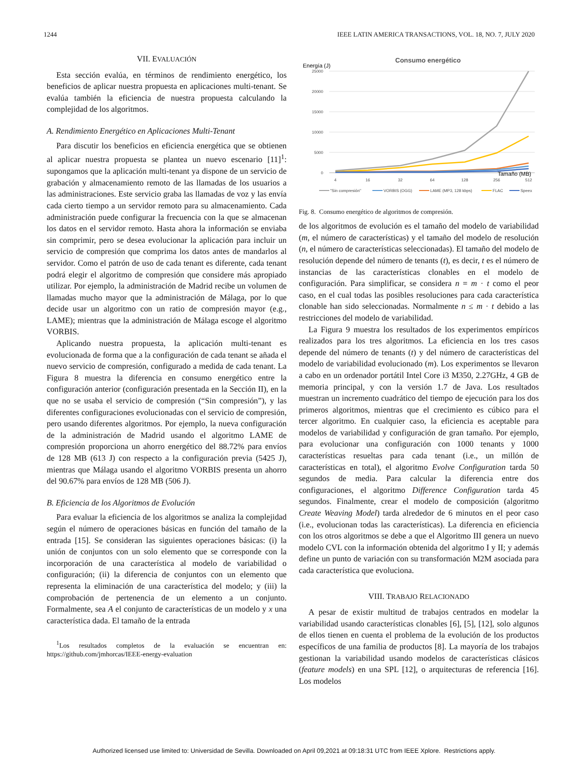1244 IEEE LATIN AMERICA TRANSACTIONS, VOL. 18, NO. 7, JULY 2020
VII. EVALUACIÓN
Esta sección evalúa, en términos de rendimiento energético, los beneficios de aplicar nuestra propuesta en aplicaciones multi-tenant. Se evalúa también la eficiencia de nuestra propuesta calculando la complejidad de los algoritmos.
A. Rendimiento Energético en Aplicaciones Multi-Tenant
Para discutir los beneficios en eficiencia energética que se obtienen al aplicar nuestra propuesta se plantea un nuevo escenario [11]<sup>1</sup>: supongamos que la aplicación multi-tenant ya dispone de un servicio de grabación y almacenamiento remoto de las llamadas de los usuarios a las administraciones. Este servicio graba las llamadas de voz y las envía cada cierto tiempo a un servidor remoto para su almacenamiento. Cada administración puede configurar la frecuencia con la que se almacenan los datos en el servidor remoto. Hasta ahora la información se enviaba sin comprimir, pero se desea evolucionar la aplicación para incluir un servicio de compresión que comprima los datos antes de mandarlos al servidor. Como el patrón de uso de cada tenant es diferente, cada tenant podrá elegir el algoritmo de compresión que considere más apropiado utilizar. Por ejemplo, la administración de Madrid recibe un volumen de llamadas mucho mayor que la administración de Málaga, por lo que decide usar un algoritmo con un ratio de compresión mayor (e.g., LAME); mientras que la administración de Málaga escoge el algoritmo VORBIS.
Aplicando nuestra propuesta, la aplicación multi-tenant es evolucionada de forma que a la configuración de cada tenant se añada el nuevo servicio de compresión, configurado a medida de cada tenant. La Figura 8 muestra la diferencia en consumo energético entre la configuración anterior (configuración presentada en la Sección II), en la que no se usaba el servicio de compresión (“Sin compresión”), y las diferentes configuraciones evolucionadas con el servicio de compresión, pero usando diferentes algoritmos. Por ejemplo, la nueva configuración de la administración de Madrid usando el algoritmo LAME de compresión proporciona un ahorro energético del 88.72% para envíos de 128 MB (613 J) con respecto a la configuración previa (5425 J), mientras que Málaga usando el algoritmo VORBIS presenta un ahorro del 90.67% para envíos de 128 MB (506 J).
B. Eficiencia de los Algoritmos de Evolución
Para evaluar la eficiencia de los algoritmos se analiza la complejidad según el número de operaciones básicas en función del tamaño de la entrada [15]. Se consideran las siguientes operaciones básicas: (i) la unión de conjuntos con un solo elemento que se corresponde con la incorporación de una característica al modelo de variabilidad o configuración; (ii) la diferencia de conjuntos con un elemento que representa la eliminación de una característica del modelo; y (iii) la comprobación de pertenencia de un elemento a un conjunto. Formalmente, sea A el conjunto de características de un modelo y x una característica dada. El tamaño de la entrada
<sup>1</sup> Los resultados completos de la evaluación se encuentran en: https://github.com/jmhorcas/IEEE-energy-evaluation
Consumo energético
Energía (J)
25000
20000
15000
10000
5000
0
4
16
32
64
128
256
512
Tamaño (MB)
"Sin compresión"
VORBIS (OGG)
LAME (MP3, 128 kbps)
FLAC
Speex
Fig. 8. Consumo energético de algoritmos de compresión.
de los algoritmos de evolución es el tamaño del modelo de variabilidad (m, el número de características) y el tamaño del modelo de resolución (n, el número de características seleccionadas). El tamaño del modelo de resolución depende del número de tenants (t), es decir, t es el número de instancias de las características clonables en el modelo de configuración. Para simplificar, se considera n = m · t como el peor caso, en el cual todas las posibles resoluciones para cada característica clonable han sido seleccionadas. Normalmente n ≤ m · t debido a las restricciones del modelo de variabilidad.
La Figura 9 muestra los resultados de los experimentos empíricos realizados para los tres algoritmos. La eficiencia en los tres casos depende del número de tenants (t) y del número de características del modelo de variabilidad evolucionado (m). Los experimentos se llevaron a cabo en un ordenador portátil Intel Core i3 M350, 2.27GHz, 4 GB de memoria principal, y con la versión 1.7 de Java. Los resultados muestran un incremento cuadrático del tiempo de ejecución para los dos primeros algoritmos, mientras que el crecimiento es cúbico para el tercer algoritmo. En cualquier caso, la eficiencia es aceptable para modelos de variabilidad y configuración de gran tamaño. Por ejemplo, para evolucionar una configuración con 1000 tenants y 1000 características resueltas para cada tenant (i.e., un millón de características en total), el algoritmo Evolve Configuration tarda 50 segundos de media. Para calcular la diferencia entre dos configuraciones, el algoritmo Difference Configuration tarda 45 segundos. Finalmente, crear el modelo de composición (algoritmo Create Weaving Model) tarda alrededor de 6 minutos en el peor caso (i.e., evolucionan todas las características). La diferencia en eficiencia con los otros algoritmos se debe a que el Algoritmo III genera un nuevo modelo CVL con la información obtenida del algoritmo I y II; y además define un punto de variación con su transformación M2M asociada para cada característica que evoluciona.
VIII. TRABAJO RELACIONADO
A pesar de existir multitud de trabajos centrados en modelar la variabilidad usando características clonables [6], [5], [12], solo algunos de ellos tienen en cuenta el problema de la evolución de los productos específicos de una familia de productos [8]. La mayoría de los trabajos gestionan la variabilidad usando modelos de características clásicos (feature models) en una SPL [12], o arquitecturas de referencia [16]. Los modelos
Authorized licensed use limited to: Universidad de Sevilla. Downloaded on April 09,2021 at 09:18:31 UTC from IEEE Xplore. Restrictions apply.